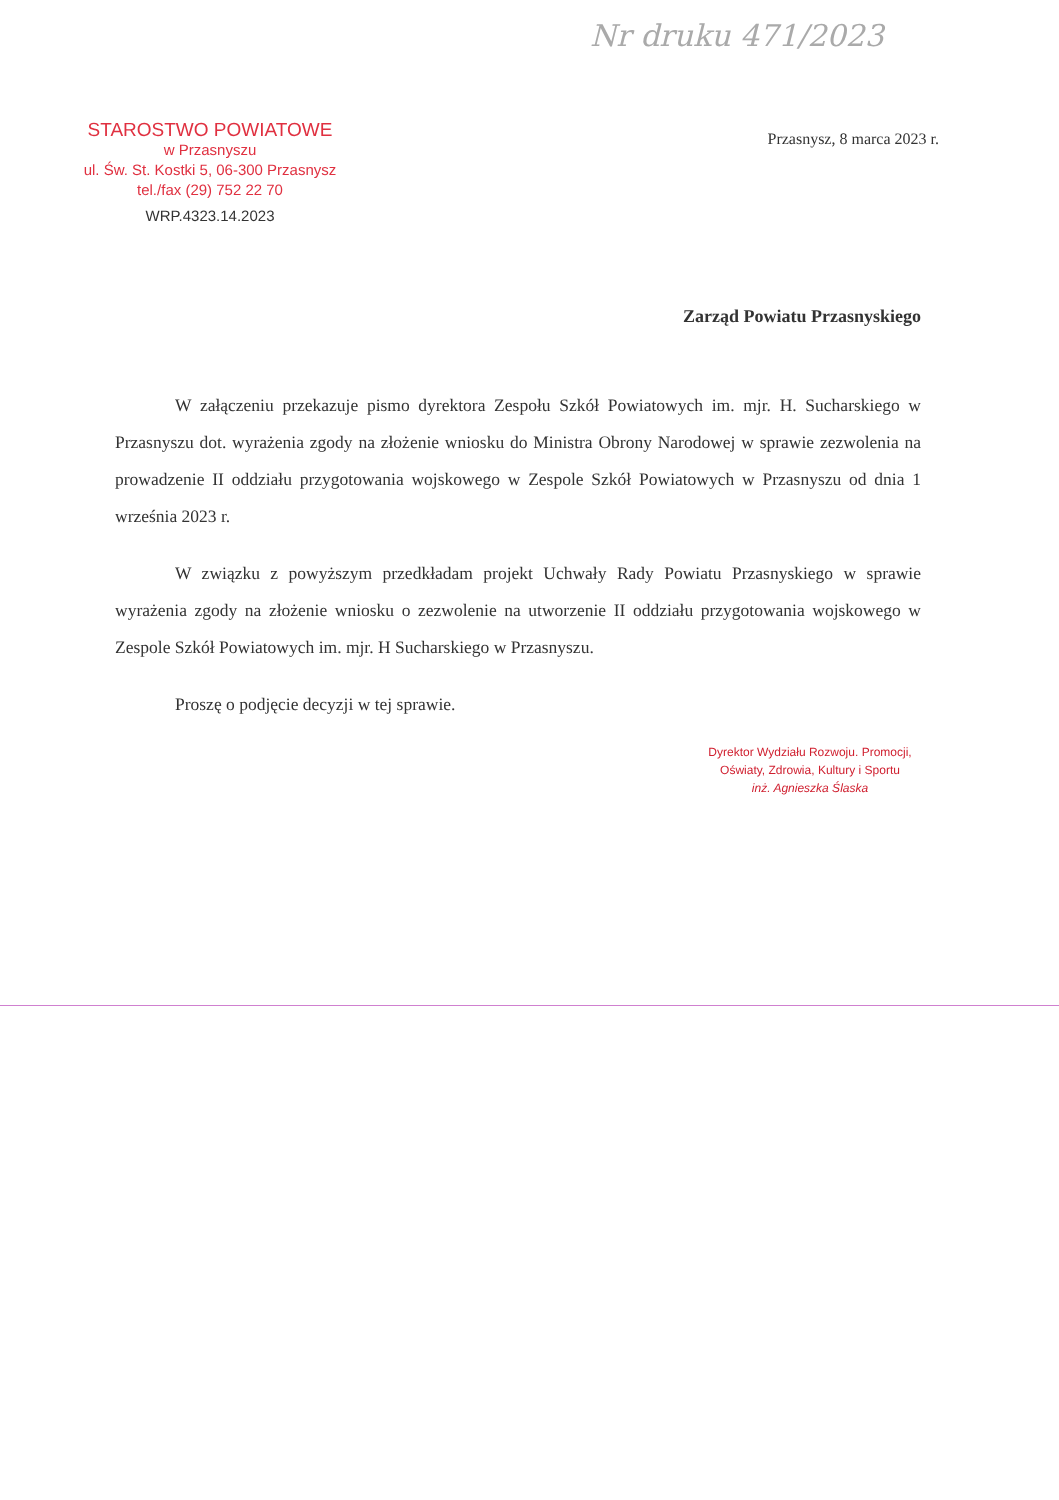Nr druku 471/2023
STAROSTWO POWIATOWE
w Przasnyszu
ul. Św. St. Kostki 5, 06-300 Przasnysz
tel./fax (29) 752 22 70
WRP.4323.14.2023
Przasnysz, 8 marca 2023 r.
Zarząd Powiatu Przasnyskiego
W załączeniu przekazuje pismo dyrektora Zespołu Szkół Powiatowych im. mjr. H. Sucharskiego w Przasnyszu dot. wyrażenia zgody na złożenie wniosku do Ministra Obrony Narodowej w sprawie zezwolenia na prowadzenie II oddziału przygotowania wojskowego w Zespole Szkół Powiatowych w Przasnyszu od dnia 1 września 2023 r.
W związku z powyższym przedkładam projekt Uchwały Rady Powiatu Przasnyskiego w sprawie wyrażenia zgody na złożenie wniosku o zezwolenie na utworzenie II oddziału przygotowania wojskowego w Zespole Szkół Powiatowych im. mjr. H Sucharskiego w Przasnyszu.
Proszę o podjęcie decyzji w tej sprawie.
Dyrektor Wydziału Rozwoju. Promocji, Oświaty, Zdrowia, Kultury i Sportu
inż. Agnieszka Ślaska